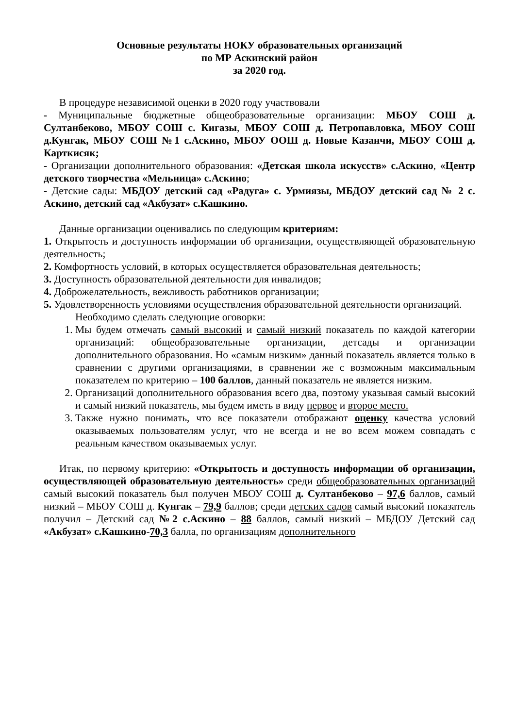Основные результаты НОКУ образовательных организаций
по МР Аскинский район
за 2020 год.
В процедуре независимой оценки в 2020 году участвовали
- Муниципальные бюджетные общеобразовательные организации: МБОУ СОШ д. Султанбеково, МБОУ СОШ с. Кигазы, МБОУ СОШ д. Петропавловка, МБОУ СОШ д.Кунгак, МБОУ СОШ №1 с.Аскино, МБОУ ООШ д. Новые Казанчи, МБОУ СОШ д. Карткисяк;
- Организации дополнительного образования: «Детская школа искусств» с.Аскино, «Центр детского творчества «Мельница» с.Аскино;
- Детские сады: МБДОУ детский сад «Радуга» с. Урмиязы, МБДОУ детский сад № 2 с. Аскино, детский сад «Акбузат» с.Кашкино.
Данные организации оценивались по следующим критериям:
1. Открытость и доступность информации об организации, осуществляющей образовательную деятельность;
2. Комфортность условий, в которых осуществляется образовательная деятельность;
3. Доступность образовательной деятельности для инвалидов;
4. Доброжелательность, вежливость работников организации;
5. Удовлетворенность условиями осуществления образовательной деятельности организаций.
Необходимо сделать следующие оговорки:
1. Мы будем отмечать самый высокий и самый низкий показатель по каждой категории организаций: общеобразовательные организации, детсады и организации дополнительного образования. Но «самым низким» данный показатель является только в сравнении с другими организациями, в сравнении же с возможным максимальным показателем по критерию – 100 баллов, данный показатель не является низким.
2. Организаций дополнительного образования всего два, поэтому указывая самый высокий и самый низкий показатель, мы будем иметь в виду первое и второе место.
3. Также нужно понимать, что все показатели отображают оценку качества условий оказываемых пользователям услуг, что не всегда и не во всем можем совпадать с реальным качеством оказываемых услуг.
Итак, по первому критерию: «Открытость и доступность информации об организации, осуществляющей образовательную деятельность» среди общеобразовательных организаций самый высокий показатель был получен МБОУ СОШ д. Султанбеково – 97,6 баллов, самый низкий – МБОУ СОШ д. Кунгак – 79,9 баллов; среди детских садов самый высокий показатель получил – Детский сад №2 с.Аскино – 88 баллов, самый низкий – МБДОУ Детский сад «Акбузат» с.Кашкино-70,3 балла, по организациям дополнительного